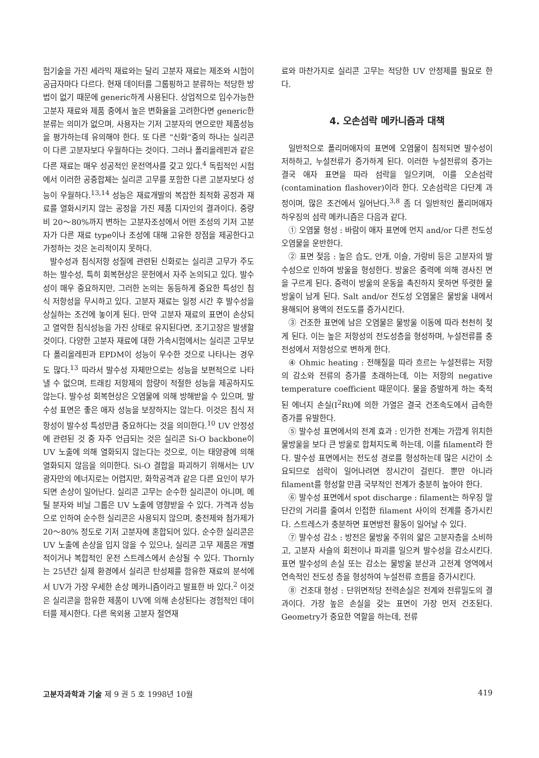험기술을 가진 세라믹 재료와는 달리 고분자 재료는 제조와 시험이 공급자마다 다르다. 현재 데이터를 그룹핑하고 분류하는 적당한 방법이 없기 때문에 generic하게 사용된다. 상업적으로 입수가능한 고분자 재료와 제품 중에서 높은 변화율을 고려한다면 generic한 분류는 의미가 없으며, 사용자는 기저 고분자의 면으로만 제품성능을 평가하는데 유의해야 한다. 또 다른 “신화”중의 하나는 실리콘이 다른 고분자보다 우월하다는 것이다. 그러나 폴리올레핀과 같은 다른 재료는 매우 성공적인 운전역사를 갖고 있다.<sup>4</sup> 독립적인 시험에서 이러한 공중합체는 실리콘 고무를 포함한 다른 고분자보다 성능이 우월하다.<sup>13,14</sup> 성능은 재료개발의 복잡한 최적화 공정과 재료를 열화시키지 않는 공정을 가진 제품 디자인의 결과이다. 중량비 20～80%까지 변하는 고분자조성에서 어떤 조성의 기저 고분자가 다른 재료 type이나 조성에 대해 고유한 장점을 제공한다고 가정하는 것은 논리적이지 못하다.
발수성과 침식저항 성질에 관련된 신화로는 실리콘 고무가 주도하는 발수성, 특히 회복현상은 문헌에서 자주 논의되고 있다. 발수성이 매우 중요하지만, 그러한 논의는 동등하게 중요한 특성인 침식 저항성을 무시하고 있다. 고분자 재료는 일정 시간 후 발수성을 상실하는 조건에 놓이게 된다. 만약 고분자 재료의 표면이 손상되고 열악한 침식성능을 가진 상태로 유지된다면, 조기고장은 발생할 것이다. 다양한 고분자 재료에 대한 가속시험에서는 실리콘 고무보다 폴리올레핀과 EPDM이 성능이 우수한 것으로 나타나는 경우도 많다.<sup>13</sup> 따라서 발수성 자체만으로는 성능을 보편적으로 나타낼 수 없으며, 트래킹 저항제의 함량이 적절한 성능을 제공하지도 않는다. 발수성 회복현상은 오염물에 의해 방해받을 수 있으며, 발수성 표면은 좋은 애자 성능을 보장하지는 않는다. 이것은 침식 저항성이 발수성 특성만큼 중요하다는 것을 의미한다.<sup>10</sup> UV 안정성에 관련된 것 중 자주 언급되는 것은 실리콘 Si-O backbone이 UV 노출에 의해 열화되지 않는다는 것으로, 이는 태양광에 의해 열화되지 않음을 의미한다. Si-O 결합을 파괴하기 위해서는 UV 광자만의 에너지로는 어렵지만, 화학공격과 같은 다른 요인이 부가되면 손상이 일어난다. 실리콘 고무는 순수한 실리콘이 아니며, 메틸 분자와 비닐 그룹은 UV 노출에 영향받을 수 있다. 가격과 성능으로 인하여 순수한 실리콘은 사용되지 않으며, 충전제와 첨가제가 20～80% 정도로 기저 고분자에 혼합되어 있다. 순수한 실리콘은 UV 노출에 손상을 입지 않을 수 있으나, 실리콘 고무 제품은 개별적이거나 복합적인 운전 스트레스에서 손상될 수 있다. Thornly는 25년간 실제 환경에서 실리콘 탄성체를 함유한 재료의 분석에서 UV가 가장 우세한 손상 메카니즘이라고 발표한 바 있다.<sup>2</sup> 이것은 실리콘을 함유한 제품이 UV에 의해 손상된다는 경험적인 데이터를 제시한다. 다른 옥외용 고분자 절연재
료와 마찬가지로 실리콘 고무는 적당한 UV 안정제를 필요로 한다.
4. 오손섬락 메카니즘과 대책
일반적으로 폴리머애자의 표면에 오염물이 침적되면 발수성이 저하하고, 누설전류가 증가하게 된다. 이러한 누설전류의 증가는 결국 애자 표면을 따라 섬락을 일으키며, 이를 오손섬락(contamination flashover)이라 한다. 오손섬락은 다단계 과정이며, 많은 조건에서 일어난다.<sup>3,8</sup> 좀 더 일반적인 폴리머애자 하우징의 섬락 메카니즘은 다음과 같다.
① 오염물 형성 : 바람이 애자 표면에 먼지 and/or 다른 전도성 오염물을 운반한다.
② 표면 젖음 : 높은 습도, 안개, 이슬, 가랑비 등은 고분자의 발수성으로 인하여 방울을 형성한다. 방울은 중력에 의해 경사진 면을 구르게 된다. 중력이 방울의 운동을 촉진하지 못하면 뚜렷한 물방울이 남게 된다. Salt and/or 전도성 오염물은 물방울 내에서 용해되어 용액의 전도도를 증가시킨다.
③ 건조한 표면에 남은 오염물은 물방울 이동에 따라 천천히 젖게 된다. 이는 높은 저항성의 전도성층을 형성하며, 누설전류를 충전성에서 저항성으로 변하게 한다.
④ Ohmic heating : 전해질을 따라 흐르는 누설전류는 저항의 감소와 전류의 증가를 초래하는데, 이는 저항의 negative temperature coefficient 때문이다. 물을 증발하게 하는 축적된 에너지 손실(I<sup>2</sup>Rt)에 의한 가열은 결국 건조속도에서 급속한 증가를 유발한다.
⑤ 발수성 표면에서의 전계 효과 : 인가한 전계는 가깝게 위치한 물방울을 보다 큰 방울로 합쳐지도록 하는데, 이를 filament라 한다. 발수성 표면에서는 전도성 경로를 형성하는데 많은 시간이 소요되므로 섬락이 일어나려면 장시간이 걸린다. 뿐만 아니라 filament를 형성할 만큼 국부적인 전계가 충분히 높아야 한다.
⑥ 발수성 표면에서 spot discharge : filament는 하우징 말단간의 거리를 줄여서 인접한 filament 사이의 전계를 증가시킨다. 스트레스가 충분하면 표면방전 활동이 일어날 수 있다.
⑦ 발수성 감소 : 방전은 물방울 주위의 얇은 고분자층을 소비하고, 고분자 사슬의 회전이나 파괴를 일으켜 발수성을 감소시킨다. 표면 발수성의 손실 또는 감소는 물방울 분산과 고전계 영역에서 연속적인 전도성 층을 형성하여 누설전류 흐름을 증가시킨다.
⑧ 건조대 형성 : 단위면적당 전력손실은 전계와 전류밀도의 결과이다. 가장 높은 손실을 갖는 표면이 가장 먼저 건조된다. Geometry가 중요한 역할을 하는데, 전류
고분자과학과 기술 제 9 권 5 호 1998년 10월 419